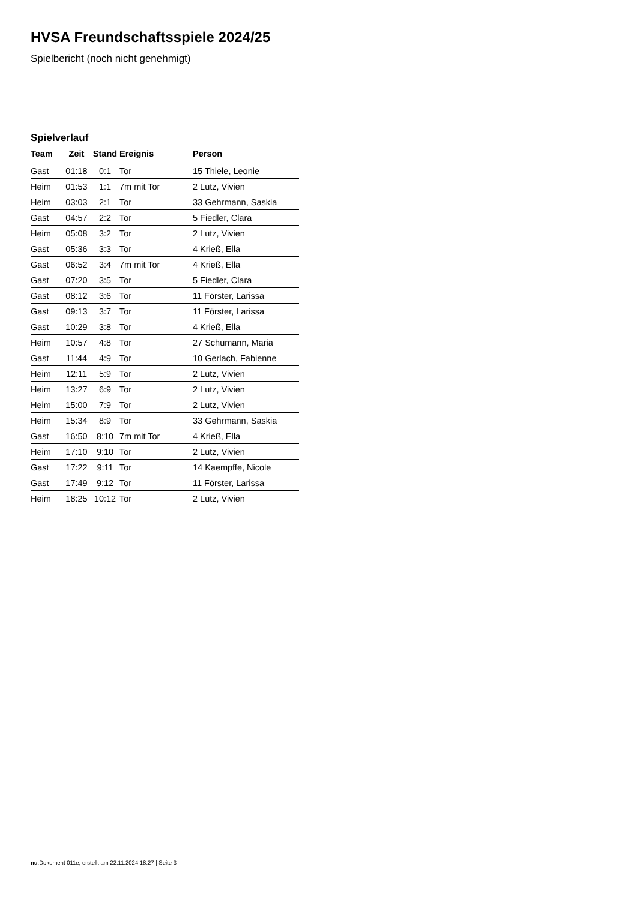HVSA Freundschaftsspiele 2024/25
Spielbericht (noch nicht genehmigt)
Spielverlauf
| Team | Zeit | Stand | Ereignis | Person |
| --- | --- | --- | --- | --- |
| Gast | 01:18 | 0:1 | Tor | 15 Thiele, Leonie |
| Heim | 01:53 | 1:1 | 7m mit Tor | 2 Lutz, Vivien |
| Heim | 03:03 | 2:1 | Tor | 33 Gehrmann, Saskia |
| Gast | 04:57 | 2:2 | Tor | 5 Fiedler, Clara |
| Heim | 05:08 | 3:2 | Tor | 2 Lutz, Vivien |
| Gast | 05:36 | 3:3 | Tor | 4 Krieß, Ella |
| Gast | 06:52 | 3:4 | 7m mit Tor | 4 Krieß, Ella |
| Gast | 07:20 | 3:5 | Tor | 5 Fiedler, Clara |
| Gast | 08:12 | 3:6 | Tor | 11 Förster, Larissa |
| Gast | 09:13 | 3:7 | Tor | 11 Förster, Larissa |
| Gast | 10:29 | 3:8 | Tor | 4 Krieß, Ella |
| Heim | 10:57 | 4:8 | Tor | 27 Schumann, Maria |
| Gast | 11:44 | 4:9 | Tor | 10 Gerlach, Fabienne |
| Heim | 12:11 | 5:9 | Tor | 2 Lutz, Vivien |
| Heim | 13:27 | 6:9 | Tor | 2 Lutz, Vivien |
| Heim | 15:00 | 7:9 | Tor | 2 Lutz, Vivien |
| Heim | 15:34 | 8:9 | Tor | 33 Gehrmann, Saskia |
| Gast | 16:50 | 8:10 | 7m mit Tor | 4 Krieß, Ella |
| Heim | 17:10 | 9:10 | Tor | 2 Lutz, Vivien |
| Gast | 17:22 | 9:11 | Tor | 14 Kaempffe, Nicole |
| Gast | 17:49 | 9:12 | Tor | 11 Förster, Larissa |
| Heim | 18:25 | 10:12 | Tor | 2 Lutz, Vivien |
nu.Dokument 011e, erstellt am 22.11.2024 18:27 | Seite 3